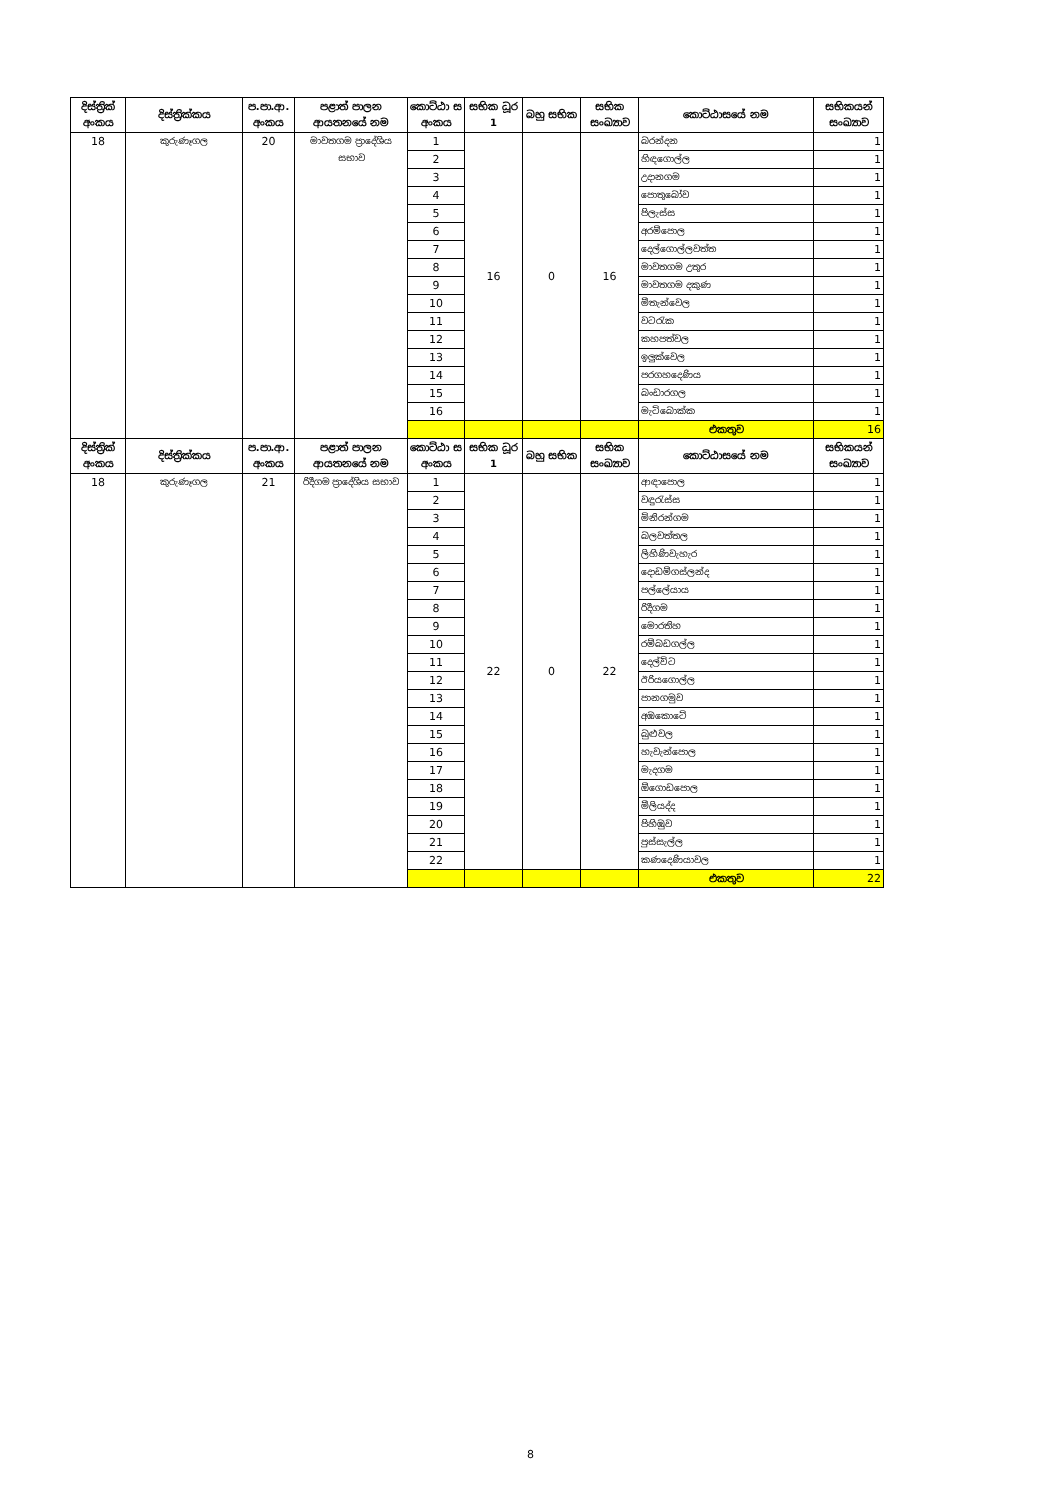| දිස්ත්‍රික් අංකය | දිස්ත්‍රික්කය | ප.පා.ආ. අංකය | පළාත් පාලන ආයතනයේ නම | කොට්ඨා ස අංකය | සභික ධූර 1 | බහු සභික | සභික සංඛ්‍යාව | කොට්ඨාසයේ නම | සභිකයන් සංඛ්‍යාව |
| --- | --- | --- | --- | --- | --- | --- | --- | --- | --- |
| 18 | කුරුණෑගල | 20 | මාවතගම ප්‍රාදේශිය සභාව | 1 | 16 | 0 | 16 | බරන්දන | 1 |
| | | | | 2 | | | | හිඳගොල්ල | 1 |
| | | | | 3 | | | | උදානගම | 1 |
| | | | | 4 | | | | පොතුබෝව | 1 |
| | | | | 5 | | | | පිලැස්ස | 1 |
| | | | | 6 | | | | අරම්පොල | 1 |
| | | | | 7 | | | | දෙල්ගොල්ලවත්ත | 1 |
| | | | | 8 | | | | මාවතගම උතුර | 1 |
| | | | | 9 | | | | මාවතගම දකුණ | 1 |
| | | | | 10 | | | | මීතැන්වෙල | 1 |
| | | | | 11 | | | | වටරැක | 1 |
| | | | | 12 | | | | කහපත්වල | 1 |
| | | | | 13 | | | | ඉලුක්වෙල | 1 |
| | | | | 14 | | | | පරගහදෙණිය | 1 |
| | | | | 15 | | | | බංඩාරගල | 1 |
| | | | | 16 | | | | මැටිබොක්ක | 1 |
| | | | | | | | | එකතුව | 16 |
| දිස්ත්‍රික් අංකය | දිස්ත්‍රික්කය | ප.පා.ආ. අංකය | පළාත් පාලන ආයතනයේ නම | කොට්ඨා ස අංකය | සභික ධූර 1 | බහු සභික | සභික සංඛ්‍යාව | කොට්ඨාසයේ නම | සභිකයන් සංඛ්‍යාව |
| 18 | කුරුණෑගල | 21 | රිදීගම ප්‍රාදේශිය සභාව | 1 | 22 | 0 | 22 | ආඳාපොල | 1 |
| | | | | 2 | | | | වඳුරැස්ස | 1 |
| | | | | 3 | | | | මිනිරන්ගම | 1 |
| | | | | 4 | | | | බලවත්තල | 1 |
| | | | | 5 | | | | ලිහිණිවැහැර | 1 |
| | | | | 6 | | | | දොඩම්ගස්ලන්ද | 1 |
| | | | | 7 | | | | පල්ලේයාය | 1 |
| | | | | 8 | | | | රිදීගම | 1 |
| | | | | 9 | | | | මොරතිහ | 1 |
| | | | | 10 | | | | රම්බඩගල්ල | 1 |
| | | | | 11 | | | | දෙල්විට | 1 |
| | | | | 12 | | | | ඊරියගොල්ල | 1 |
| | | | | 13 | | | | පානගමුව | 1 |
| | | | | 14 | | | | අඹකොටේ | 1 |
| | | | | 15 | | | | බුළුවල | 1 |
| | | | | 16 | | | | හැවැන්පොල | 1 |
| | | | | 17 | | | | මැදගම | 1 |
| | | | | 18 | | | | ඕගොඩපොල | 1 |
| | | | | 19 | | | | මීලියද්ද | 1 |
| | | | | 20 | | | | පිහිඹුව | 1 |
| | | | | 21 | | | | පුස්සැල්ල | 1 |
| | | | | 22 | | | | කණදෙණියාවල | 1 |
| | | | | | | | | එකතුව | 22 |
8